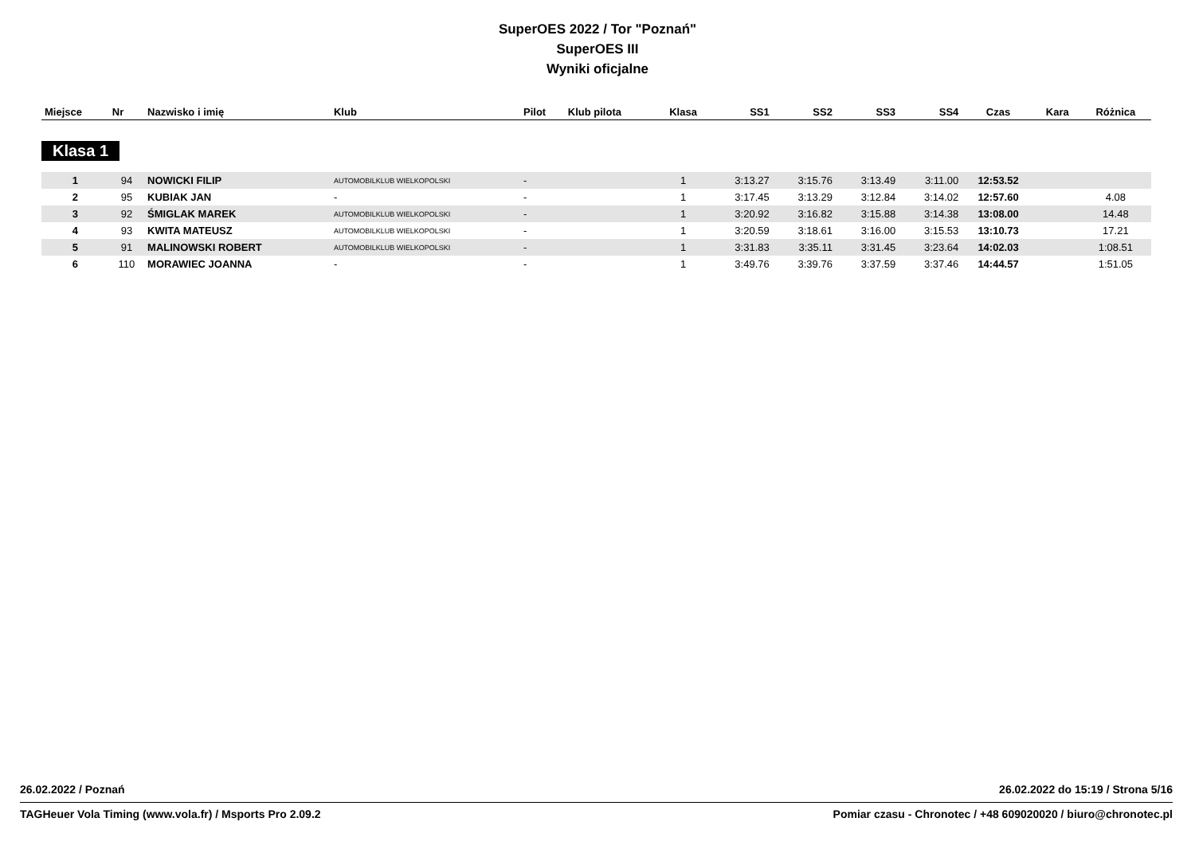SuperOES 2022 / Tor "Poznań"
SuperOES III
Wyniki oficjalne
| Miejsce | Nr | Nazwisko i imię | Klub | Pilot | Klub pilota | Klasa | SS1 | SS2 | SS3 | SS4 | Czas | Kara | Różnica |
| --- | --- | --- | --- | --- | --- | --- | --- | --- | --- | --- | --- | --- | --- |
| Klasa 1 | | | | | | | | | | | | | |
| 1 | 94 | NOWICKI FILIP | AUTOMOBILKLUB WIELKOPOLSKI | - | | 1 | 3:13.27 | 3:15.76 | 3:13.49 | 3:11.00 | 12:53.52 | | |
| 2 | 95 | KUBIAK JAN | - | - | | 1 | 3:17.45 | 3:13.29 | 3:12.84 | 3:14.02 | 12:57.60 | | 4.08 |
| 3 | 92 | ŚMIGLAK MAREK | AUTOMOBILKLUB WIELKOPOLSKI | - | | 1 | 3:20.92 | 3:16.82 | 3:15.88 | 3:14.38 | 13:08.00 | | 14.48 |
| 4 | 93 | KWITA MATEUSZ | AUTOMOBILKLUB WIELKOPOLSKI | - | | 1 | 3:20.59 | 3:18.61 | 3:16.00 | 3:15.53 | 13:10.73 | | 17.21 |
| 5 | 91 | MALINOWSKI ROBERT | AUTOMOBILKLUB WIELKOPOLSKI | - | | 1 | 3:31.83 | 3:35.11 | 3:31.45 | 3:23.64 | 14:02.03 | | 1:08.51 |
| 6 | 110 | MORAWIEC JOANNA | - | - | | 1 | 3:49.76 | 3:39.76 | 3:37.59 | 3:37.46 | 14:44.57 | | 1:51.05 |
26.02.2022 / Poznań 26.02.2022 do 15:19 / Strona 5/16
TAGHeuer Vola Timing (www.vola.fr) / Msports Pro 2.09.2 Pomiar czasu - Chronotec / +48 609020020 / biuro@chronotec.pl